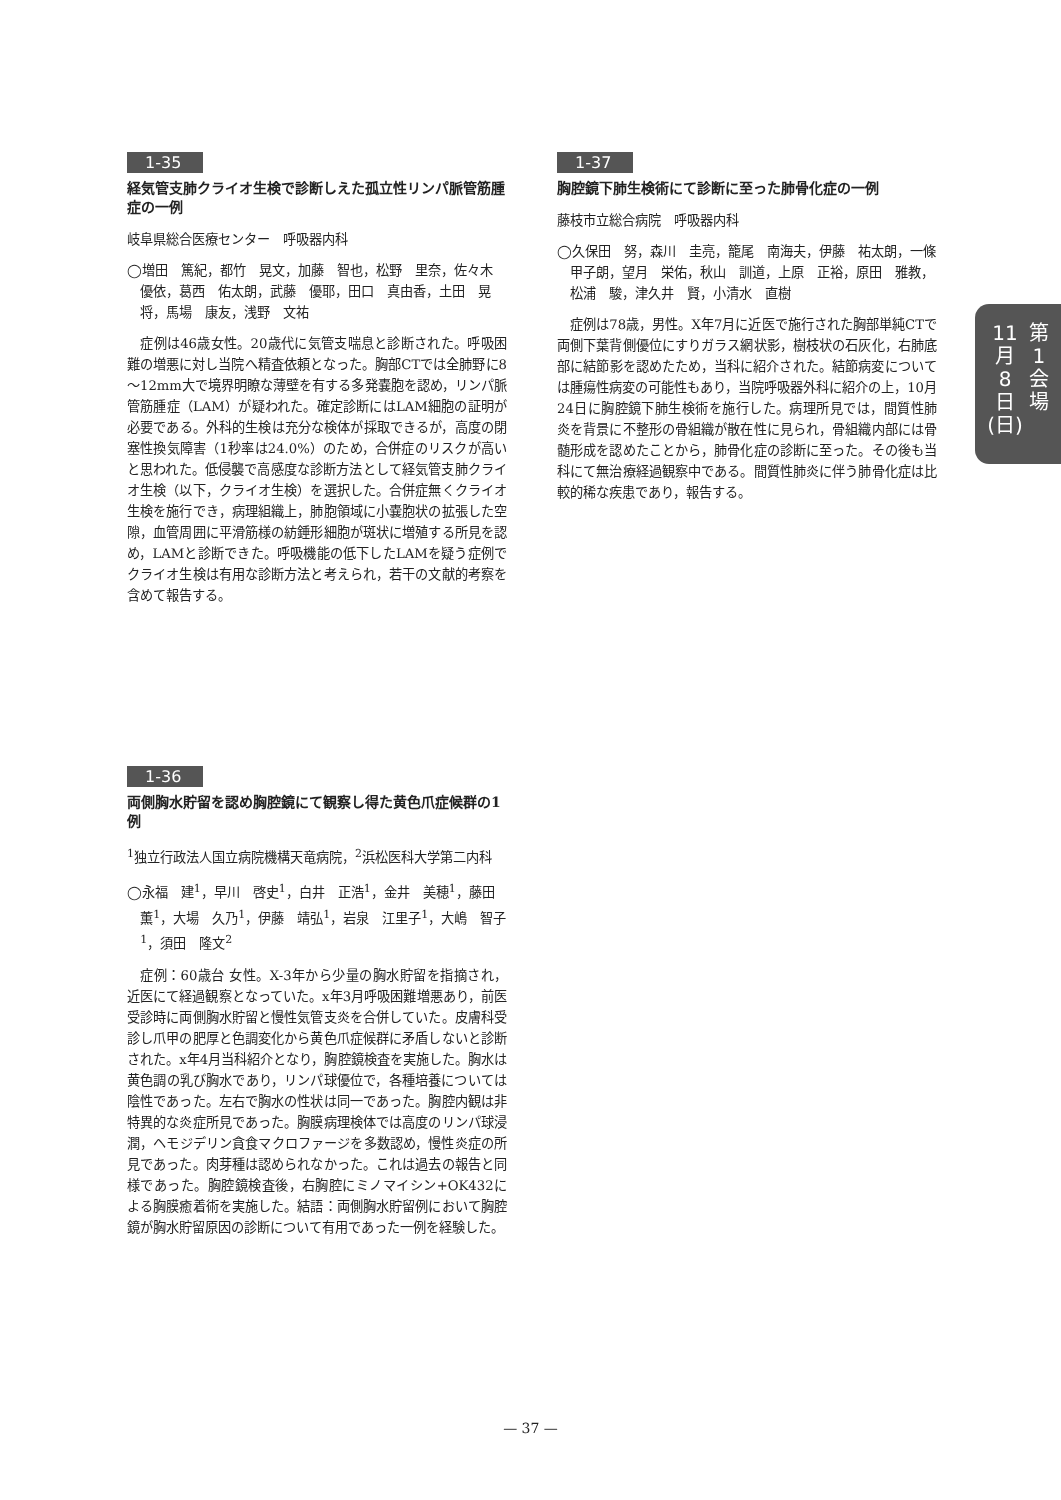1-35
経気管支肺クライオ生検で診断しえた孤立性リンパ脈管筋腫症の一例
岐阜県総合医療センター　呼吸器内科
◯増田　篤紀，都竹　晃文，加藤　智也，松野　里奈，佐々木　優依，葛西　佑太朗，武藤　優耶，田口　真由香，土田　晃将，馬場　康友，浅野　文祐
症例は46歳女性。20歳代に気管支喘息と診断された。呼吸困難の増悪に対し当院へ精査依頼となった。胸部CTでは全肺野に8～12mm大で境界明瞭な薄壁を有する多発嚢胞を認め，リンパ脈管筋腫症（LAM）が疑われた。確定診断にはLAM細胞の証明が必要である。外科的生検は充分な検体が採取できるが，高度の閉塞性換気障害（1秒率は24.0%）のため，合併症のリスクが高いと思われた。低侵襲で高感度な診断方法として経気管支肺クライオ生検（以下，クライオ生検）を選択した。合併症無くクライオ生検を施行でき，病理組織上，肺胞領域に小嚢胞状の拡張した空隙，血管周囲に平滑筋様の紡錘形細胞が斑状に増殖する所見を認め，LAMと診断できた。呼吸機能の低下したLAMを疑う症例でクライオ生検は有用な診断方法と考えられ，若干の文献的考察を含めて報告する。
1-36
両側胸水貯留を認め胸腔鏡にて観察し得た黄色爪症候群の1例
<sup>1</sup> 独立行政法人国立病院機構天竜病院，<sup>2</sup>浜松医科大学第二内科
◯永福　建<sup>1</sup>，早川　啓史<sup>1</sup>，白井　正浩<sup>1</sup>，金井　美穂<sup>1</sup>，藤田　薫<sup>1</sup>，大場　久乃<sup>1</sup>，伊藤　靖弘<sup>1</sup>，岩泉　江里子<sup>1</sup>，大嶋　智子<sup>1</sup>，須田　隆文<sup>2</sup>
症例：60歳台 女性。X-3年から少量の胸水貯留を指摘され，近医にて経過観察となっていた。x年3月呼吸困難増悪あり，前医受診時に両側胸水貯留と慢性気管支炎を合併していた。皮膚科受診し爪甲の肥厚と色調変化から黄色爪症候群に矛盾しないと診断された。x年4月当科紹介となり，胸腔鏡検査を実施した。胸水は黄色調の乳び胸水であり，リンパ球優位で，各種培養については陰性であった。左右で胸水の性状は同一であった。胸腔内観は非特異的な炎症所見であった。胸膜病理検体では高度のリンパ球浸潤，ヘモジデリン貪食マクロファージを多数認め，慢性炎症の所見であった。肉芽種は認められなかった。これは過去の報告と同様であった。胸腔鏡検査後，右胸腔にミノマイシン+OK432による胸膜癒着術を実施した。結語：両側胸水貯留例において胸腔鏡が胸水貯留原因の診断について有用であった一例を経験した。
1-37
胸腔鏡下肺生検術にて診断に至った肺骨化症の一例
藤枝市立総合病院　呼吸器内科
◯久保田　努，森川　圭亮，籠尾　南海夫，伊藤　祐太朗，一條　甲子朗，望月　栄佑，秋山　訓道，上原　正裕，原田　雅教，松浦　駿，津久井　賢，小清水　直樹
症例は78歳，男性。X年7月に近医で施行された胸部単純CTで両側下葉背側優位にすりガラス網状影，樹枝状の石灰化，右肺底部に結節影を認めたため，当科に紹介された。結節病変については腫瘍性病変の可能性もあり，当院呼吸器外科に紹介の上，10月24日に胸腔鏡下肺生検術を施行した。病理所見では，間質性肺炎を背景に不整形の骨組織が散在性に見られ，骨組織内部には骨髄形成を認めたことから，肺骨化症の診断に至った。その後も当科にて無治療経過観察中である。間質性肺炎に伴う肺骨化症は比較的稀な疾患であり，報告する。
11
月
8
日
(日)
第
1
会
場
— 37 —